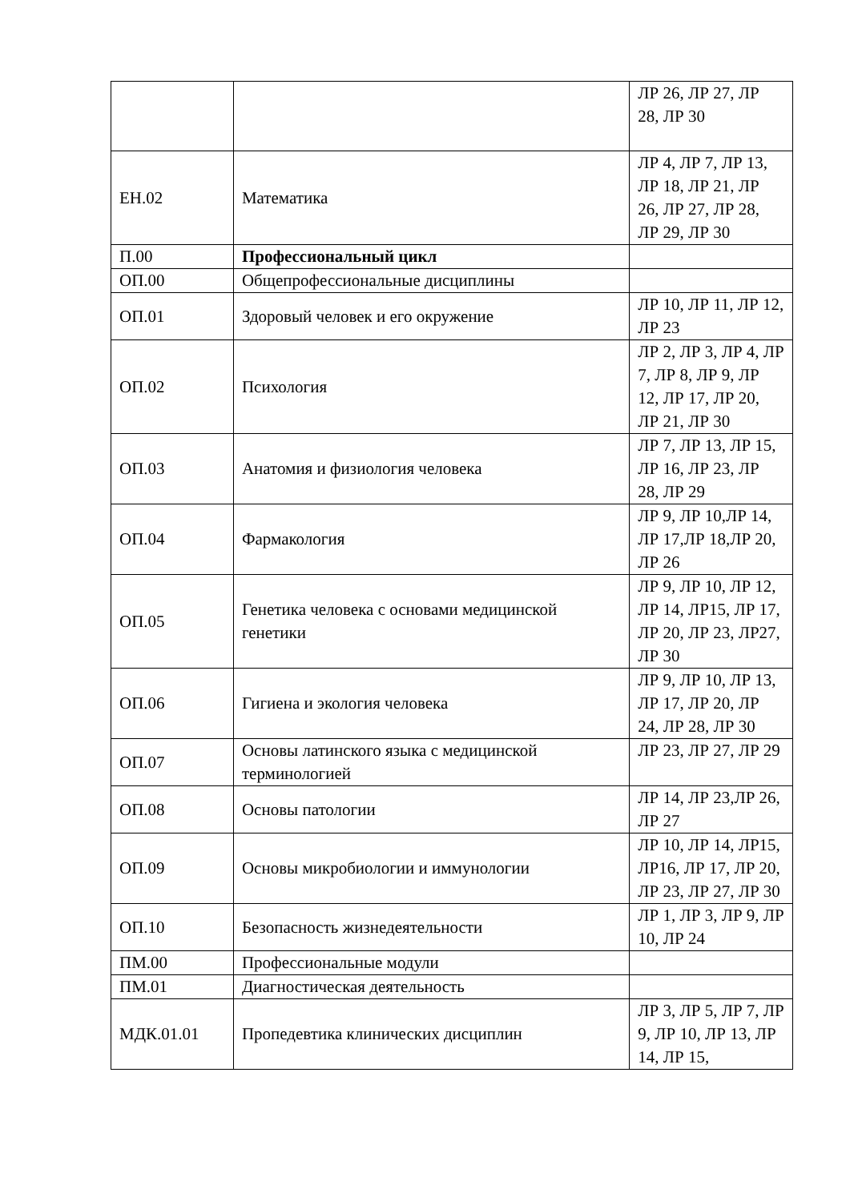| | | ЛР 26, ЛР 27, ЛР 28, ЛР 30 |
| ЕН.02 | Математика | ЛР 4, ЛР 7, ЛР 13, ЛР 18, ЛР 21, ЛР 26, ЛР 27, ЛР 28, ЛР 29, ЛР 30 |
| П.00 | Профессиональный цикл | |
| ОП.00 | Общепрофессиональные дисциплины | |
| ОП.01 | Здоровый человек и его окружение | ЛР 10, ЛР 11, ЛР 12, ЛР 23 |
| ОП.02 | Психология | ЛР 2, ЛР 3, ЛР 4, ЛР 7, ЛР 8, ЛР 9, ЛР 12, ЛР 17, ЛР 20, ЛР 21, ЛР 30 |
| ОП.03 | Анатомия и физиология человека | ЛР 7, ЛР 13, ЛР 15, ЛР 16, ЛР 23, ЛР 28, ЛР 29 |
| ОП.04 | Фармакология | ЛР 9, ЛР 10,ЛР 14, ЛР 17,ЛР 18,ЛР 20, ЛР 26 |
| ОП.05 | Генетика человека с основами медицинской генетики | ЛР 9, ЛР 10, ЛР 12, ЛР 14, ЛР15, ЛР 17, ЛР 20, ЛР 23, ЛР27, ЛР 30 |
| ОП.06 | Гигиена и экология человека | ЛР 9, ЛР 10, ЛР 13, ЛР 17, ЛР 20, ЛР 24, ЛР 28, ЛР 30 |
| ОП.07 | Основы латинского языка с медицинской терминологией | ЛР 23, ЛР 27, ЛР 29 |
| ОП.08 | Основы патологии | ЛР 14, ЛР 23,ЛР 26, ЛР 27 |
| ОП.09 | Основы микробиологии и иммунологии | ЛР 10, ЛР 14, ЛР15, ЛР16, ЛР 17, ЛР 20, ЛР 23, ЛР 27, ЛР 30 |
| ОП.10 | Безопасность жизнедеятельности | ЛР 1, ЛР 3, ЛР 9, ЛР 10, ЛР 24 |
| ПМ.00 | Профессиональные модули | |
| ПМ.01 | Диагностическая деятельность | |
| МДК.01.01 | Пропедевтика клинических дисциплин | ЛР 3, ЛР 5, ЛР 7, ЛР 9, ЛР 10, ЛР 13, ЛР 14, ЛР 15, |